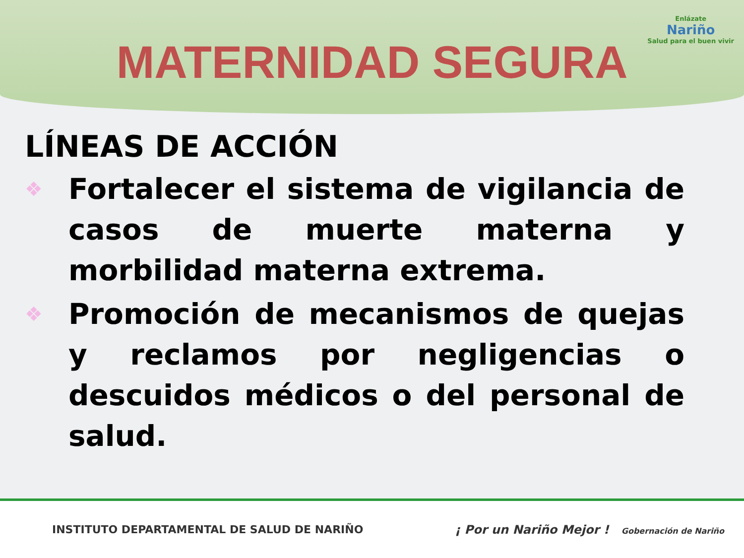MATERNIDAD SEGURA
Enlázate
Nariño
Salud para el buen vivir
LÍNEAS DE ACCIÓN
❖ Fortalecer el sistema de vigilancia de casos de muerte materna y morbilidad materna extrema.
❖ Promoción de mecanismos de quejas y reclamos por negligencias o descuidos médicos o del personal de salud.
INSTITUTO DEPARTAMENTAL DE SALUD DE NARIÑO ¡ Por un Nariño Mejor ! Gobernación de Nariño